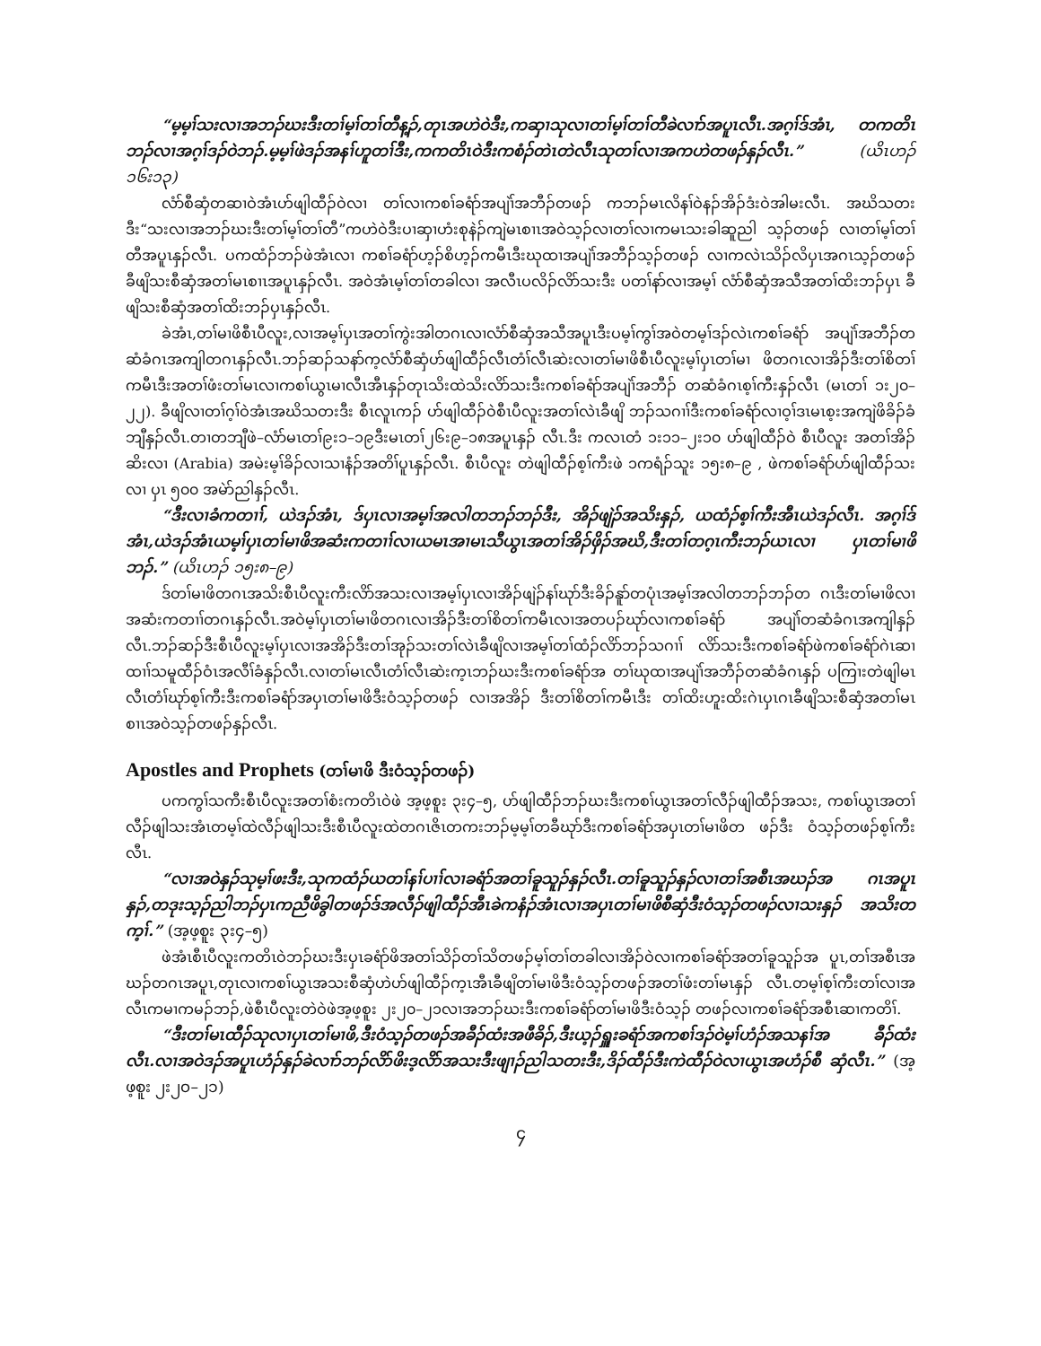“မ့မ့ၢ်သးလၢအဘၣ်ဃးဒီးတၢ်မ့ၢ်တၢ်တီန့ၣ်,တုၤအဟဲဝဲဒီး,ကဆှၢသုလၢတၢ်မ့ၢ်တၢ်တီခဲလၢာ်အပူၤလီၤ.အဂ့ၢ်ဒ်အံၤ, တကတိၤဘၣ်လၢအဂ့ၢ်ဒၣ်ဝဲဘၣ်.မ့မ့ၢ်ဖဲဒၣ်အနၢ်ဟူတၢ်ဒီး,ကကတိၤဝဲဒီးကစံၣ်တဲၤတဲလီၤသုတၢ်လၢအကဟဲတဖၣ်နှၣ်လီၤ.” (ယိၤဟၣ် ၁၆း၁၃)
လံာ်စီဆှံတဆၢဝဲအံၤဟ်ဖျါထီၣ်ဝဲလၢ တၢ်လၢကစၢ်ခရံာ်အပျဲၢ်အဘီၣ်တဖၣ် ကဘၣ်မၤလိနၢ်ဝဲနၣ်အိၣ်ဒံးဝဲအါမးလီၤ. အဃိသတးဒီး“သးလၢအဘၣ်ဃးဒီးတၢ်မ့ၢ်တၢ်တီ”ကဟဲဝဲဒီးပၢဆှၢဟံးစုနဲၣ်ကျဲမၤစၢၤအဝဲသ့ၣ်လၢတၢ်လၢကမၤသးခါဆူညါ သ့ၣ်တဖၣ် လၢတၢ်မ့ၢ်တၢ်တီအပူၤနှၣ်လီၤ. ပကထံၣ်ဘၣ်ဖဲအံၤလၢ ကစၢ်ခရံာ်ဟ့ၣ်စိဟ့ၣ်ကမီၤဒီးဃုထၢအပျဲၢ်အဘီၣ်သ့ၣ်တဖၣ် လၢကလဲၤသိၣ်လိပှၤအဂၤသ့ၣ်တဖၣ် ခီဖျိသးစီဆှံအတၢ်မၤစၢၤအပူၤနှၣ်လီၤ. အဝဲအံၤမ့ၢ်တၢ်တခါလၢ အလီၤပလိၣ်လိာ်သးဒီး ပတၢ်နာ်လၢအမ့ၢ် လံာ်စီဆှံအသီအတၢ်ထိးဘၣ်ပှၤ ခီဖျိသးစီဆှံအတၢ်ထိးဘၣ်ပှၤနှၣ်လီၤ.
ခဲအံၤ,တၢ်မၢဖိစီၤပီလူး,လၢအမ့ၢ်ပှၤအတၢ်ကွဲးအါတဂၤလၢလံာ်စီဆှံအသီအပူၤဒီးပမ့ၢ်ကွၢ်အဝဲတမ့ၢ်ဒၣ်လဲၤကစၢ်ခရံာ် အပျဲၢ်အဘီၣ်တဆံခံဂၤအကျါတဂၤနှၣ်လီၤ.ဘၣ်ဆၣ်သနာ်က့လံာ်စီဆှံဟ်ဖျါထီၣ်လီၤတံၢ်လီၤဆဲးလၢတၢ်မၢဖိစီၤပီလူးမ့ၢ်ပှၤတၢ်မၢ ဖိတဂၤလၢအိၣ်ဒီးတၢ်စိတၢ်ကမီၤဒီးအတၢ်ဖံးတၢ်မၤလၢကစၢ်ယွၤမၢလီၤအီၤနှၣ်တုၤသိးထဲသိးလိာ်သးဒီးကစၢ်ခရံာ်အပျဲၢ်အဘီၣ် တဆံခံဂၤစ့ၢ်ကီးနှၣ်လီၤ (မၤတၢ် ၁း၂၀–၂၂). ခီဖျိလၢတၢ်ဂ့ၢ်ဝဲအံၤအဃိသတးဒီး စီၤလူၤကၣ် ဟ်ဖျါထီၣ်ဝဲစီၤပီလူးအတၢ်လဲၤခီဖျိ ဘၣ်သဂၢၢ်ဒီးကစၢ်ခရံာ်လၢဝ့ၢ်ဒၤမၤစ့းအကျဲဖိခိၣ်ခံဘျီနှၣ်လီၤ.တၢတဘျီဖဲ–လံာ်မၤတၢ်၉း၁–၁၉ဒီးမၤတၢ်၂၆း၉–၁၈အပူၤနှၣ် လီၤ.ဒီး ကလၤတံ ၁း၁၁–၂း၁၀ ဟ်ဖျါထီၣ်ဝဲ စီၤပီလူး အတၢ်အိၣ်ဆိးလၢ (Arabia) အမဲးမ့ၢ်ခိၣ်လၢသၢနံၣ်အတိၢ်ပူၤနှၣ်လီၤ. စီၤပီလူး တဲဖျါထီၣ်စ့ၢ်ကီးဖဲ ၁ကရံၣ်သူး ၁၅း၈–၉ , ဖဲကစၢ်ခရံာ်ဟ်ဖျါထီၣ်သးလၢ ပှၤ ၅၀၀ အမဲာ်ညါနှၣ်လီၤ.
“ဒီးလၢခံကတၢၢ်, ယဲဒၣ်အံၤ, ဒ်ပှၤလၢအမ့ၢ်အလါတဘၣ်ဘၣ်ဒီး, အိၣ်ဖျဲၣ်အသိးနှၣ်, ယထံၣ်စ့ၢ်ကီးအီၤယဲဒၣ်လီၤ. အဂ့ၢ်ဒ်အံၤ,ယဲဒၣ်အံၤယမ့ၢ်ပှၤတၢ်မၢဖိအဆံးကတၢၢ်လၢယမၤအၢမၤသီယွၤအတၢ်အိၣ်ဖှိၣ်အဃိ,ဒီးတၢ်တဂ့ၤကီးဘၣ်ယၤလၢ ပှၤတၢ်မၢဖိဘၣ်.” (ယိၤဟၣ် ၁၅း၈–၉)
ဒ်တၢ်မၢဖိတဂၤအသိးစီၤပီလူးကီးလိာ်အသးလၢအမ့ၢ်ပှၤလၢအိၣ်ဖျဲၣ်နၢ်ဃုာ်ဒီးခိၣ်နူာ်တပုံၤအမ့ၢ်အလါတဘၣ်ဘၣ်တ ဂၤဒီးတၢ်မၢဖိလၢအဆံးကတၢၢ်တဂၤနှၣ်လီၤ.အဝဲမ့ၢ်ပှၤတၢ်မၢဖိတဂၤလၢအိၣ်ဒီးတၢ်စိတၢ်ကမီၤလၢအတပၣ်ဃုာ်လၢကစၢ်ခရံာ် အပျဲၢ်တဆံခံဂၤအကျါနှၣ်လီၤ.ဘၣ်ဆၣ်ဒီးစီၤပီလူးမ့ၢ်ပှၤလၢအအိၣ်ဒီးတၢ်အုၣ်သးတၢ်လဲၤခီဖျိလၢအမ့ၢ်တၢ်ထံၣ်လိာ်ဘၣ်သဂၢၢ် လိာ်သးဒီးကစၢ်ခရံာ်ဖဲကစၢ်ခရံာ်ဂဲၤဆၢထၢၢ်သမူထီၣ်ဝံၤအလီၢ်ခံနှၣ်လီၤ.လၢတၢ်မၤလီၤတံၢ်လီၤဆဲးက့ၤဘၣ်ဃးဒီးကစၢ်ခရံာ်အ တၢ်ဃုထၢအပျဲၢ်အဘီၣ်တဆံခံဂၤနှၣ် ပကြၢးတဲဖျါမၤလီၤတံၢ်ဃုာ်စ့ၢ်ကီးဒီးကစၢ်ခရံာ်အပှၤတၢ်မၢဖိဒီးဝံသ့ၣ်တဖၣ် လၢအအိၣ် ဒီးတၢ်စိတၢ်ကမီၤဒီး တၢ်ထိးဟူးထိးဂဲၤပှၤဂၤခီဖျိသးစီဆှံအတၢ်မၤစၢၤအဝဲသ့ၣ်တဖၣ်နှၣ်လီၤ.
Apostles and Prophets (တၢ်မၢဖိ ဒီးဝံသ့ၣ်တဖၣ်)
ပကကွၢ်သကီးစီၤပီလူးအတၢ်စံးကတိၤဝဲဖဲ အ့ဖ့စူး ၃း၄–၅, ဟ်ဖျါထီၣ်ဘၣ်ဃးဒီးကစၢ်ယွၤအတၢ်လီၣ်ဖျါထီၣ်အသး, ကစၢ်ယွၤအတၢ်လီၣ်ဖျါသးအံၤတမ့ၢ်ထဲလီၣ်ဖျါသးဒီးစီၤပီလူးထဲတဂၤဇိၤတကးဘၣ်မ့မ့ၢ်တခီဃုာ်ဒီးကစၢ်ခရံာ်အပှၤတၢ်မၢဖိတ ဖၣ်ဒီး ဝံသ့ၣ်တဖၣ်စ့ၢ်ကီးလီၤ.
“လၢအဝဲနှၣ်သုမ့ၢ်ဖးဒီး,သုကထံၣ်ယတၢ်နၢ်ပၢၢ်လၢခရံာ်အတၢ်ခူသူၣ်နှၣ်လီၤ.တၢ်ခူသူၣ်နှၣ်လၢတၢ်အစီၤအဃၣ်အ ဂၤအပူၤနှၣ်,တဒုးသ့ၣ်ညါဘၣ်ပှၤကညီဖိခွါတဖၣ်ဒ်အလီၣ်ဖျါထီၣ်အီၤခဲကနံၣ်အံၤလၢအပှၤတၢ်မၢဖိစီဆှံဒီးဝံသ့ၣ်တဖၣ်လၢသးနှၣ် အသိးတက့ၢ်.” (အ့ဖ့စူး ၃း၄–၅)
ဖဲအံၤစီၤပီလူးကတိၤဝဲဘၣ်ဃးဒီးပှၤခရံာ်ဖိအတၢ်သိၣ်တၢ်သိတဖၣ်မ့ၢ်တၢ်တခါလၢအိၣ်ဝဲလၢကစၢ်ခရံာ်အတၢ်ခူသူၣ်အ ပူၤ,တၢ်အစီၤအဃၣ်တဂၤအပူၤ,တုၤလၢကစၢ်ယွၤအသးစီဆှံဟဲဟ်ဖျါထီၣ်က့ၤအီၤခီဖျိတၢ်မၢဖိဒီးဝံသ့ၣ်တဖၣ်အတၢ်ဖံးတၢ်မၤနှၣ် လီၤ.တမ့ၢ်စ့ၢ်ကီးတၢ်လၢအလီၤကမၢကမၣ်ဘၣ်,ဖဲစီၤပီလူးတဲဝဲဖဲအ့ဖ့စူး ၂း၂၀–၂၁လၢအဘၣ်ဃးဒီးကစၢ်ခရံာ်တၢ်မၢဖိဒီးဝံသ့ၣ် တဖၣ်လၢကစၢ်ခရံာ်အစီၤဆၢကတိၢ်.
“ဒီးတၢ်မၤထီၣ်သုလၢပှၤတၢ်မၢဖိ,ဒီးဝံသ့ၣ်တဖၣ်အခီၣ်ထံးအဖီခိၣ်,ဒီးယ့ၣ်ရှူးခရံာ်အကစၢ်ဒၣ်ဝဲမ့ၢ်ဟံၣ်အသနၢ်အ ခီၣ်ထံးလီၤ.လၢအဝဲဒၣ်အပူၤဟံၣ်နှၣ်ခဲလၢာ်ဘၣ်လိာ်ဖိးဒ့လိာ်အသးဒီးဖျၢၣ်ညါသတးဒီး,ဒိၣ်ထီၣ်ဒီးကဲထီၣ်ဝဲလၢယွၤအဟံၣ်စီ ဆှံလီၤ.” (အ့ဖ့စူး ၂း၂၀–၂၁)
၄